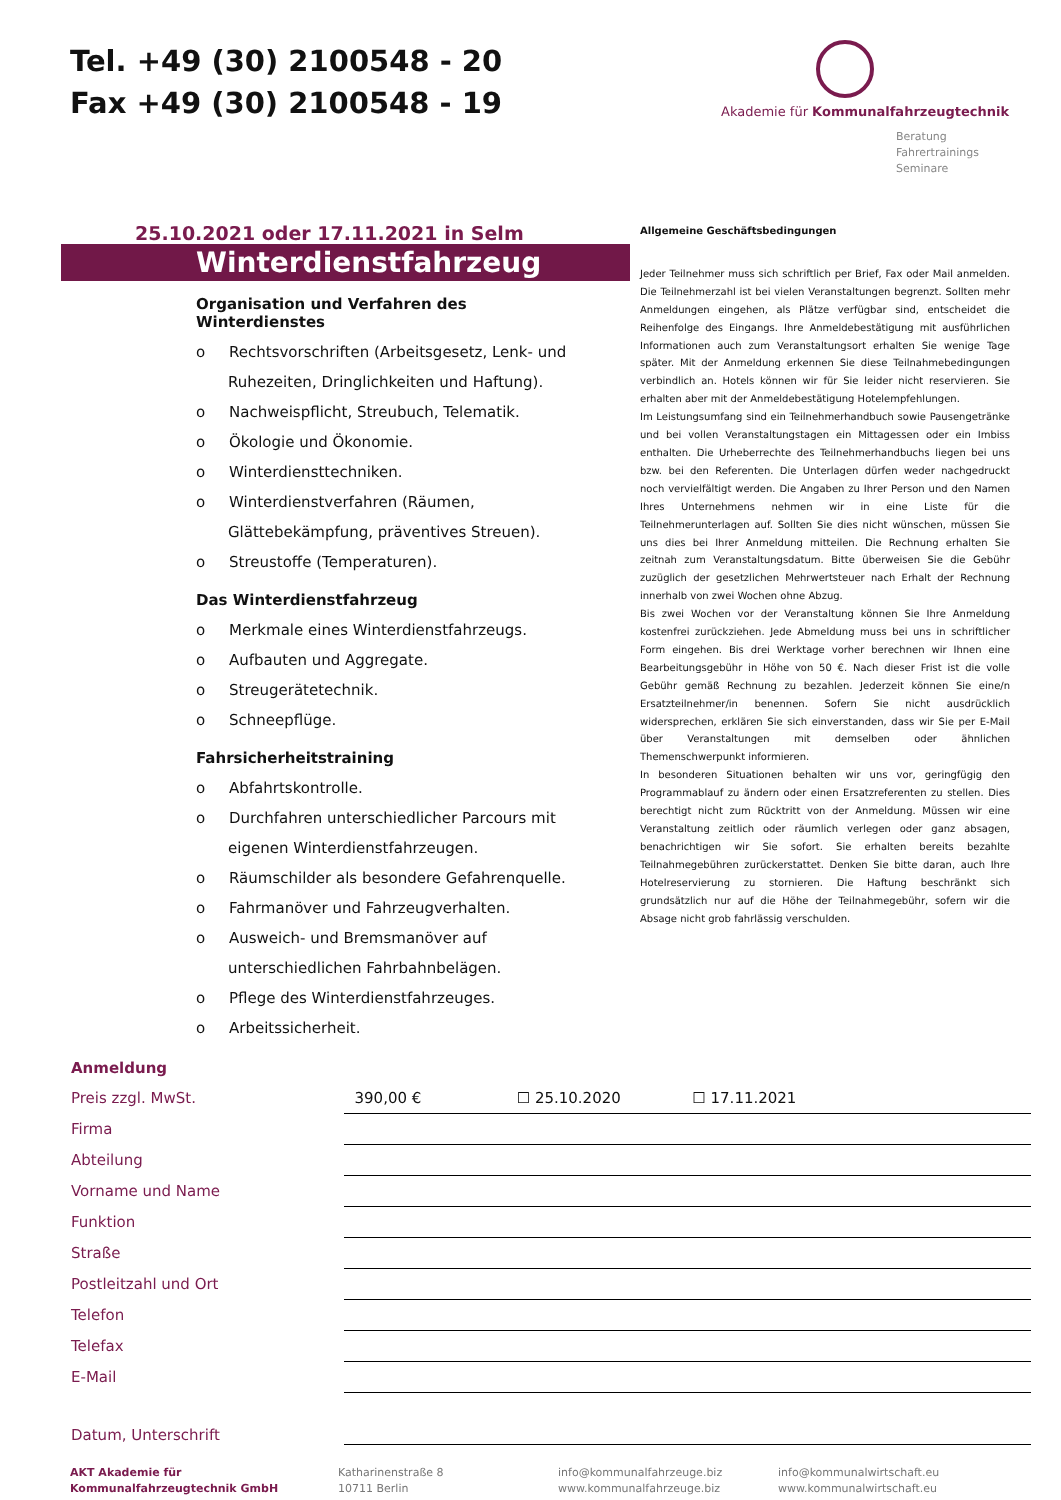Tel. +49 (30) 2100548 - 20
Fax +49 (30) 2100548 - 19
Akademie für Kommunalfahrzeugtechnik
Beratung
Fahrertrainings
Seminare
25.10.2021 oder 17.11.2021 in Selm
Winterdienstfahrzeug
Organisation und Verfahren des Winterdienstes
o Rechtsvorschriften (Arbeitsgesetz, Lenk- und Ruhezeiten, Dringlichkeiten und Haftung).
o Nachweispflicht, Streubuch, Telematik.
o Ökologie und Ökonomie.
o Winterdiensttechniken.
o Winterdienstverfahren (Räumen, Glättebekämpfung, präventives Streuen).
o Streustoffe (Temperaturen).
Das Winterdienstfahrzeug
o Merkmale eines Winterdienstfahrzeugs.
o Aufbauten und Aggregate.
o Streugerätetechnik.
o Schneepflüge.
Fahrsicherheitstraining
o Abfahrtskontrolle.
o Durchfahren unterschiedlicher Parcours mit eigenen Winterdienstfahrzeugen.
o Räumschilder als besondere Gefahrenquelle.
o Fahrmanöver und Fahrzeugverhalten.
o Ausweich- und Bremsmanöver auf unterschiedlichen Fahrbahnbelägen.
o Pflege des Winterdienstfahrzeuges.
o Arbeitssicherheit.
Allgemeine Geschäftsbedingungen
Jeder Teilnehmer muss sich schriftlich per Brief, Fax oder Mail anmelden. Die Teilnehmerzahl ist bei vielen Veranstaltungen begrenzt. Sollten mehr Anmeldungen eingehen, als Plätze verfügbar sind, entscheidet die Reihenfolge des Eingangs. Ihre Anmeldebestätigung mit ausführlichen Informationen auch zum Veranstaltungsort erhalten Sie wenige Tage später. Mit der Anmeldung erkennen Sie diese Teilnahmebedingungen verbindlich an. Hotels können wir für Sie leider nicht reservieren. Sie erhalten aber mit der Anmeldebestätigung Hotelempfehlungen.
Im Leistungsumfang sind ein Teilnehmerhandbuch sowie Pausengetränke und bei vollen Veranstaltungstagen ein Mittagessen oder ein Imbiss enthalten. Die Urheberrechte des Teilnehmerhandbuchs liegen bei uns bzw. bei den Referenten. Die Unterlagen dürfen weder nachgedruckt noch vervielfältigt werden. Die Angaben zu Ihrer Person und den Namen Ihres Unternehmens nehmen wir in eine Liste für die Teilnehmerunterlagen auf. Sollten Sie dies nicht wünschen, müssen Sie uns dies bei Ihrer Anmeldung mitteilen. Die Rechnung erhalten Sie zeitnah zum Veranstaltungsdatum. Bitte überweisen Sie die Gebühr zuzüglich der gesetzlichen Mehrwertsteuer nach Erhalt der Rechnung innerhalb von zwei Wochen ohne Abzug.
Bis zwei Wochen vor der Veranstaltung können Sie Ihre Anmeldung kostenfrei zurückziehen. Jede Abmeldung muss bei uns in schriftlicher Form eingehen. Bis drei Werktage vorher berechnen wir Ihnen eine Bearbeitungsgebühr in Höhe von 50 €. Nach dieser Frist ist die volle Gebühr gemäß Rechnung zu bezahlen. Jederzeit können Sie eine/n Ersatzteilnehmer/in benennen. Sofern Sie nicht ausdrücklich widersprechen, erklären Sie sich einverstanden, dass wir Sie per E-Mail über Veranstaltungen mit demselben oder ähnlichen Themenschwerpunkt informieren.
In besonderen Situationen behalten wir uns vor, geringfügig den Programmablauf zu ändern oder einen Ersatzreferenten zu stellen. Dies berechtigt nicht zum Rücktritt von der Anmeldung. Müssen wir eine Veranstaltung zeitlich oder räumlich verlegen oder ganz absagen, benachrichtigen wir Sie sofort. Sie erhalten bereits bezahlte Teilnahmegebühren zurückerstattet. Denken Sie bitte daran, auch Ihre Hotelreservierung zu stornieren. Die Haftung beschränkt sich grundsätzlich nur auf die Höhe der Teilnahmegebühr, sofern wir die Absage nicht grob fahrlässig verschulden.
| Anmeldung | |
| Preis zzgl. MwSt. | 390,00 € ☐ 25.10.2020 ☐ 17.11.2021 |
| Firma | |
| Abteilung | |
| Vorname und Name | |
| Funktion | |
| Straße | |
| Postleitzahl und Ort | |
| Telefon | |
| Telefax | |
| E-Mail | |
| Datum, Unterschrift | |
AKT Akademie für
Kommunalfahrzeugtechnik GmbH
Katharinenstraße 8
10711 Berlin
info@kommunalfahrzeuge.biz
www.kommunalfahrzeuge.biz
info@kommunalwirtschaft.eu
www.kommunalwirtschaft.eu